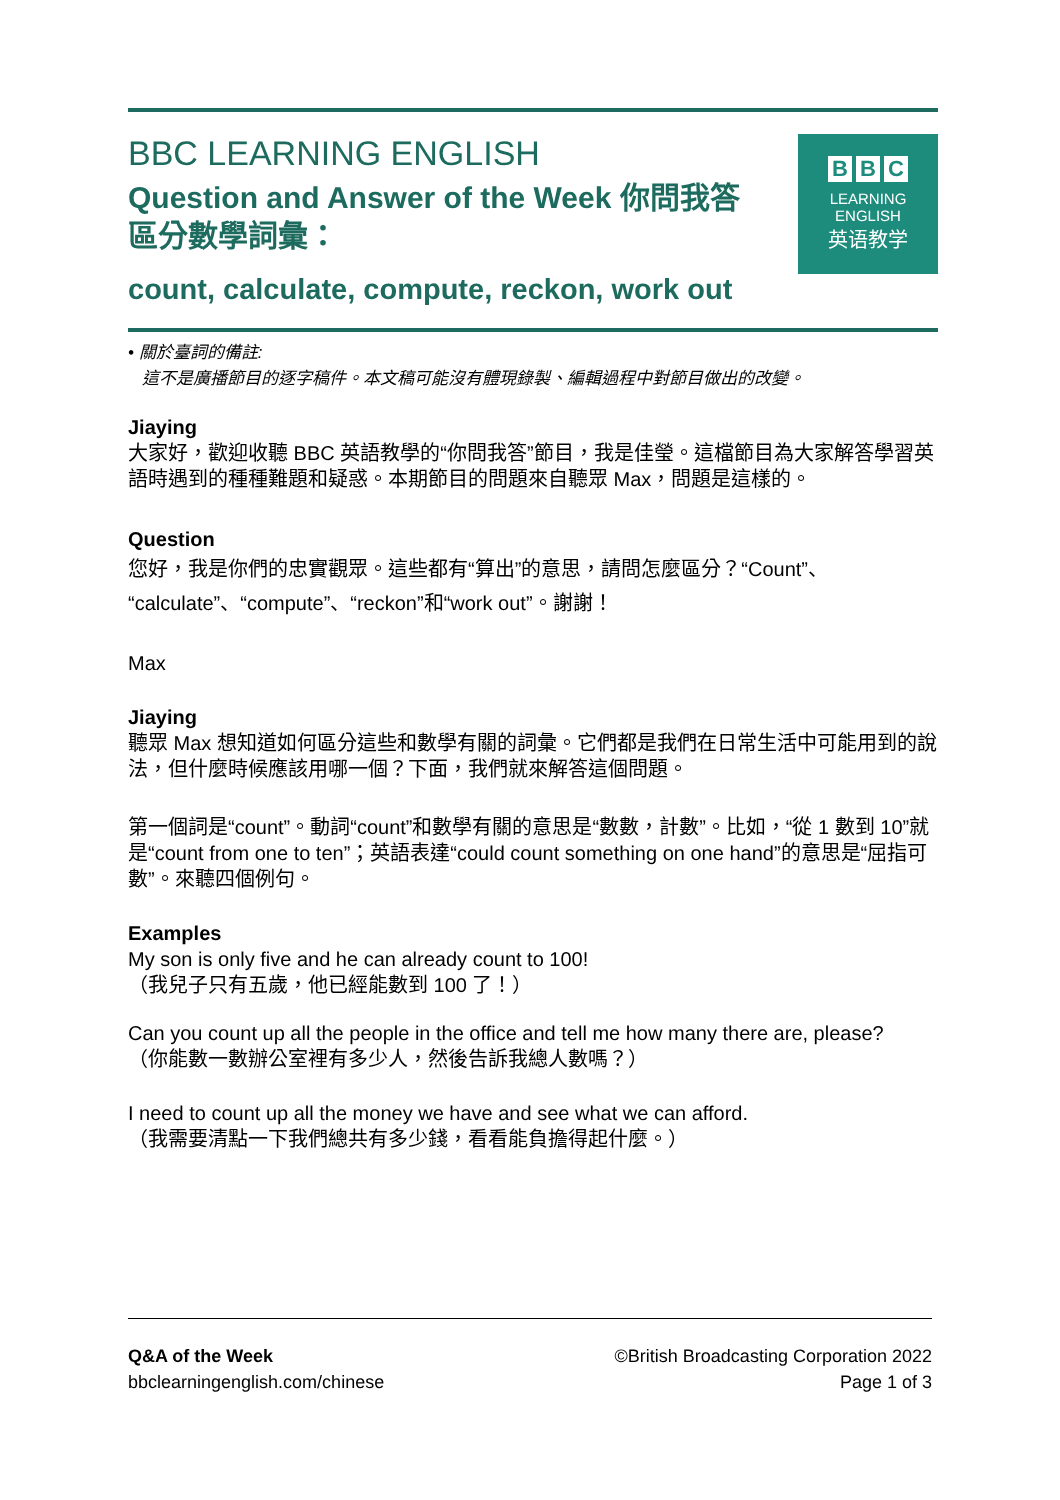BBC LEARNING ENGLISH
Question and Answer of the Week 你問我答
區分數學詞彙：
count, calculate, compute, reckon, work out
B B C
LEARNING
ENGLISH
英语教学
• 關於臺詞的備註:
這不是廣播節目的逐字稿件。本文稿可能沒有體現錄製、編輯過程中對節目做出的改變。
Jiaying
大家好，歡迎收聽 BBC 英語教學的“你問我答”節目，我是佳瑩。這檔節目為大家解答學習英語時遇到的種種難題和疑惑。本期節目的問題來自聽眾 Max，問題是這樣的。
Question
您好，我是你們的忠實觀眾。這些都有“算出”的意思，請問怎麼區分？“Count”、“calculate”、“compute”、“reckon”和“work out”。謝謝！
Max
Jiaying
聽眾 Max 想知道如何區分這些和數學有關的詞彙。它們都是我們在日常生活中可能用到的說法，但什麼時候應該用哪一個？下面，我們就來解答這個問題。
第一個詞是“count”。動詞“count”和數學有關的意思是“數數，計數”。比如，“從 1 數到 10”就是“count from one to ten”；英語表達“could count something on one hand”的意思是“屈指可數”。來聽四個例句。
Examples
My son is only five and he can already count to 100!
（我兒子只有五歲，他已經能數到 100 了！）
Can you count up all the people in the office and tell me how many there are, please?
（你能數一數辦公室裡有多少人，然後告訴我總人數嗎？）
I need to count up all the money we have and see what we can afford.
（我需要清點一下我們總共有多少錢，看看能負擔得起什麼。）
Q&A of the Week
bbclearningenglish.com/chinese
©British Broadcasting Corporation 2022
Page 1 of 3